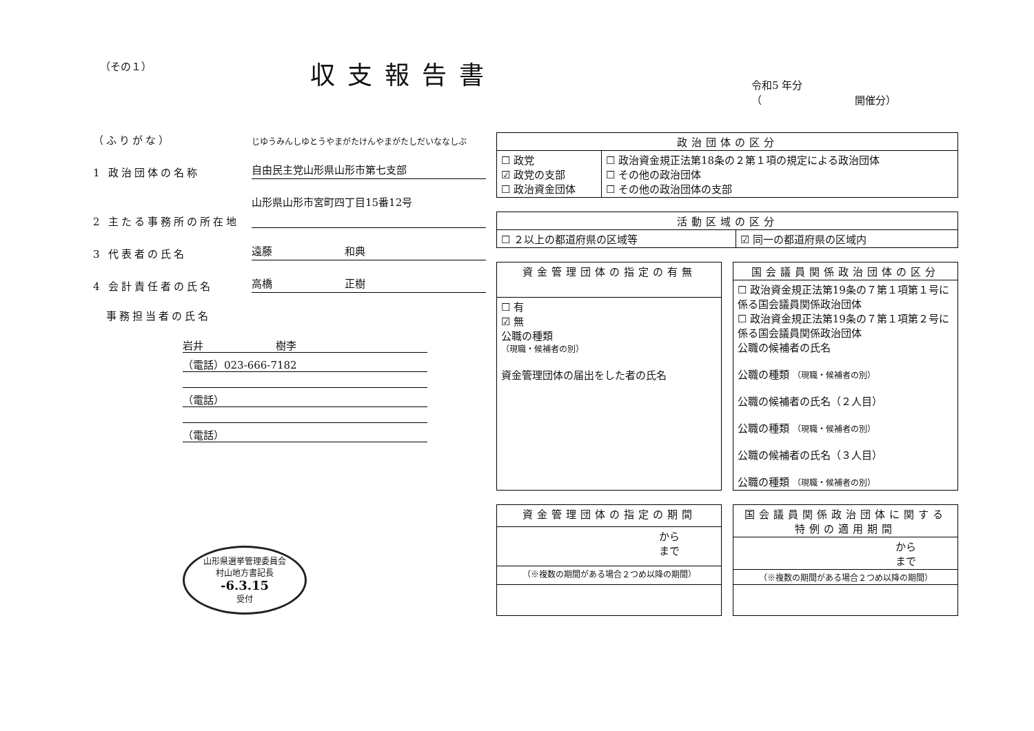（その１） 収支報告書
令和5 年分
（　　　　　　　　　開催分）
（ふりがな） じゆうみんしゆとうやまがたけんやまがたしだいななしぶ
1 政治団体の名称 自由民主党山形県山形市第七支部
2 主たる事務所の所在地 山形県山形市宮町四丁目15番12号
3 代表者の氏名 遠藤　　　　　　　和典
4 会計責任者の氏名 高橋　　　　　　　正樹
　事務担当者の氏名
岩井　　　　　　　樹李
（電話）023-666-7182
（電話）
（電話）
山形県選挙管理委員会
村山地方書記長
-6.3.15
受付
| 政治団体の区分 | |
| --- | --- |
| ☐ 政党 ☑ 政党の支部 ☐ 政治資金団体 | ☐ 政治資金規正法第18条の２第１項の規定による政治団体 ☐ その他の政治団体 ☐ その他の政治団体の支部 |
| 活動区域の区分 | |
| --- | --- |
| ☐ ２以上の都道府県の区域等 | ☑ 同一の都道府県の区域内 |
| 資金管理団体の指定の有無 |
| --- |
| ☐ 有 ☑ 無 公職の種類 （現職・候補者の別） 資金管理団体の届出をした者の氏名 |
| 国会議員関係政治団体の区分 |
| --- |
| ☐ 政治資金規正法第19条の７第１項第１号に係る国会議員関係政治団体 ☐ 政治資金規正法第19条の７第１項第２号に係る国会議員関係政治団体 公職の候補者の氏名 公職の種類 （現職・候補者の別） 公職の候補者の氏名（２人目） 公職の種類 （現職・候補者の別） 公職の候補者の氏名（３人目） 公職の種類 （現職・候補者の別） |
| 資金管理団体の指定の期間 |
| --- |
| から まで |
| （※複数の期間がある場合２つめ以降の期間） |
| 国会議員関係政治団体に関する特例の適用期間 |
| --- |
| から まで |
| （※複数の期間がある場合２つめ以降の期間） |